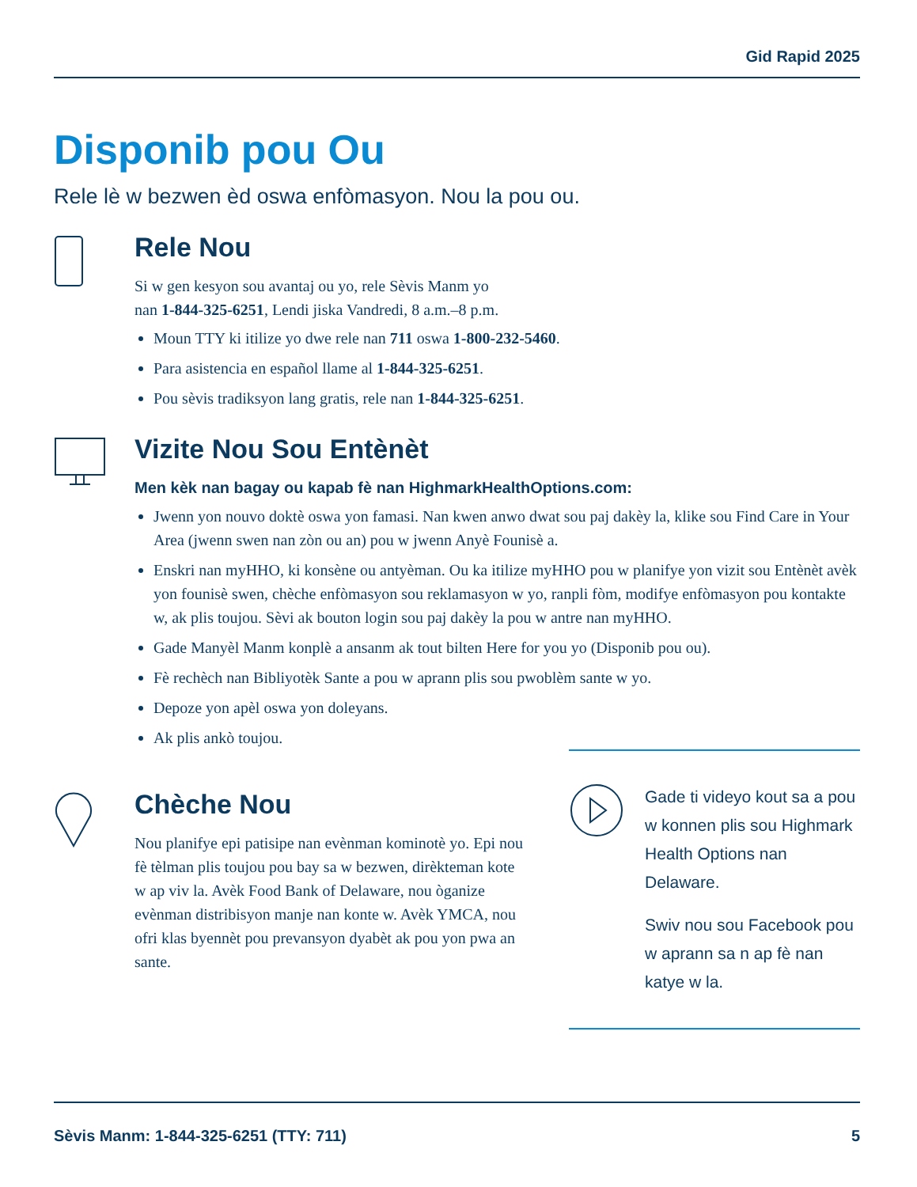Gid Rapid 2025
Disponib pou Ou
Rele lè w bezwen èd oswa enfòmasyon. Nou la pou ou.
Rele Nou
Si w gen kesyon sou avantaj ou yo, rele Sèvis Manm yo
nan 1-844-325-6251, Lendi jiska Vandredi, 8 a.m.–8 p.m.
Moun TTY ki itilize yo dwe rele nan 711 oswa 1-800-232-5460.
Para asistencia en español llame al 1-844-325-6251.
Pou sèvis tradiksyon lang gratis, rele nan 1-844-325-6251.
Vizite Nou Sou Entènèt
Men kèk nan bagay ou kapab fè nan HighmarkHealthOptions.com:
Jwenn yon nouvo doktè oswa yon famasi. Nan kwen anwo dwat sou paj dakèy la, klike sou Find Care in Your Area (jwenn swen nan zòn ou an) pou w jwenn Anyè Founisè a.
Enskri nan myHHO, ki konsène ou antyèman. Ou ka itilize myHHO pou w planifye yon vizit sou Entènèt avèk yon founisè swen, chèche enfòmasyon sou reklamasyon w yo, ranpli fòm, modifye enfòmasyon pou kontakte w, ak plis toujou. Sèvi ak bouton login sou paj dakèy la pou w antre nan myHHO.
Gade Manyèl Manm konplè a ansanm ak tout bilten Here for you yo (Disponib pou ou).
Fè rechèch nan Bibliyotèk Sante a pou w aprann plis sou pwoblèm sante w yo.
Depoze yon apèl oswa yon doleyans.
Ak plis ankò toujou.
Chèche Nou
Nou planifye epi patisipe nan evènman kominotè yo. Epi nou fè tèlman plis toujou pou bay sa w bezwen, dirèkteman kote w ap viv la. Avèk Food Bank of Delaware, nou òganize evènman distribisyon manje nan konte w. Avèk YMCA, nou ofri klas byennèt pou prevansyon dyabèt ak pou yon pwa an sante.
Gade ti videyo kout sa a pou w konnen plis sou Highmark Health Options nan Delaware.
Swiv nou sou Facebook pou w aprann sa n ap fè nan katye w la.
Sèvis Manm: 1-844-325-6251 (TTY: 711) 5